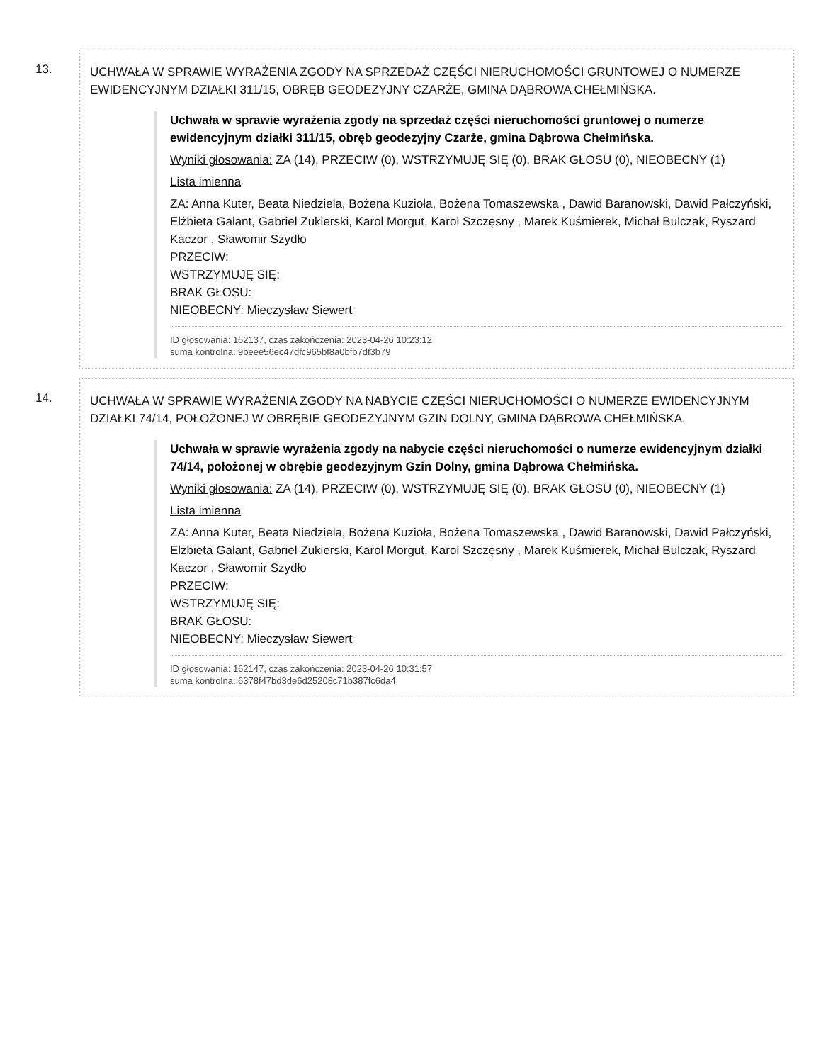13.
UCHWAŁA W SPRAWIE WYRAŻENIA ZGODY NA SPRZEDAŻ CZĘŚCI NIERUCHOMOŚCI GRUNTOWEJ O NUMERZE EWIDENCYJNYM DZIAŁKI 311/15, OBRĘB GEODEZYJNY CZARŻE, GMINA DĄBROWA CHEŁMIŃSKA.
Uchwała w sprawie wyrażenia zgody na sprzedaż części nieruchomości gruntowej o numerze ewidencyjnym działki 311/15, obręb geodezyjny Czarże, gmina Dąbrowa Chełmińska.
Wyniki głosowania: ZA (14), PRZECIW (0), WSTRZYMUJĘ SIĘ (0), BRAK GŁOSU (0), NIEOBECNY (1)
Lista imienna
ZA: Anna Kuter, Beata Niedziela, Bożena Kuzioła, Bożena Tomaszewska , Dawid Baranowski, Dawid Pałczyński, Elżbieta Galant, Gabriel Zukierski, Karol Morgut, Karol Szczęsny , Marek Kuśmierek, Michał Bulczak, Ryszard Kaczor , Sławomir Szydło
PRZECIW:
WSTRZYMUJĘ SIĘ:
BRAK GŁOSU:
NIEOBECNY: Mieczysław Siewert
ID głosowania: 162137, czas zakończenia: 2023-04-26 10:23:12
suma kontrolna: 9beee56ec47dfc965bf8a0bfb7df3b79
14.
UCHWAŁA W SPRAWIE WYRAŻENIA ZGODY NA NABYCIE CZĘŚCI NIERUCHOMOŚCI O NUMERZE EWIDENCYJNYM DZIAŁKI 74/14, POŁOŻONEJ W OBRĘBIE GEODEZYJNYM GZIN DOLNY, GMINA DĄBROWA CHEŁMIŃSKA.
Uchwała w sprawie wyrażenia zgody na nabycie części nieruchomości o numerze ewidencyjnym działki 74/14, położonej w obrębie geodezyjnym Gzin Dolny, gmina Dąbrowa Chełmińska.
Wyniki głosowania: ZA (14), PRZECIW (0), WSTRZYMUJĘ SIĘ (0), BRAK GŁOSU (0), NIEOBECNY (1)
Lista imienna
ZA: Anna Kuter, Beata Niedziela, Bożena Kuzioła, Bożena Tomaszewska , Dawid Baranowski, Dawid Pałczyński, Elżbieta Galant, Gabriel Zukierski, Karol Morgut, Karol Szczęsny , Marek Kuśmierek, Michał Bulczak, Ryszard Kaczor , Sławomir Szydło
PRZECIW:
WSTRZYMUJĘ SIĘ:
BRAK GŁOSU:
NIEOBECNY: Mieczysław Siewert
ID głosowania: 162147, czas zakończenia: 2023-04-26 10:31:57
suma kontrolna: 6378f47bd3de6d25208c71b387fc6da4